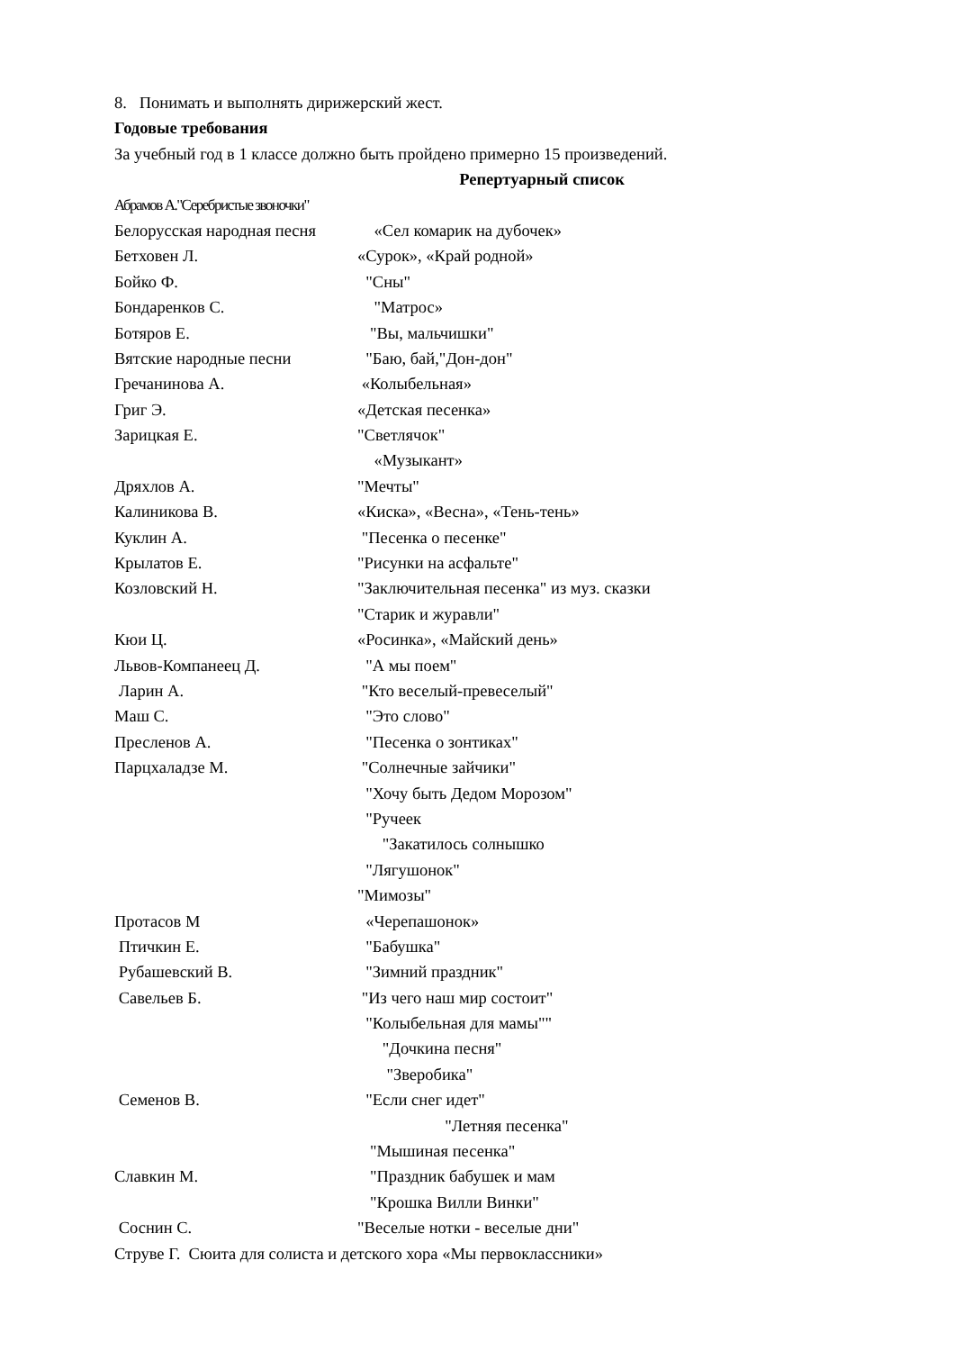8. Понимать и выполнять дирижерский жест.
Годовые требования
За учебный год в 1 классе должно быть пройдено примерно 15 произведений.
Репертуарный список
Абрамов А."Серебристые звоночки"
Белорусская народная песня «Сел комарик на дубочек»
Бетховен Л. «Сурок», «Край родной»
Бойко Ф. "Сны"
Бондаренков С. "Матрос»
Ботяров Е. "Вы, мальчишки"
Вятские народные песни "Баю, бай,"Дон-дон"
Гречанинова А. «Колыбельная»
Григ Э. «Детская песенка»
Зарицкая Е. "Светлячок"
«Музыкант»
Дряхлов А. "Мечты"
Калиникова В. «Киска», «Весна», «Тень-тень»
Куклин А. "Песенка о песенке"
Крылатов Е. "Рисунки на асфальте"
Козловский Н. "Заключительная песенка" из муз. сказки
"Старик и журавли"
Кюи Ц. «Росинка», «Майский день»
Львов-Компанеец Д. "А мы поем"
Ларин А. "Кто веселый-превеселый"
Маш С. "Это слово"
Пресленов А. "Песенка о зонтиках"
Парцхаладзе М. "Солнечные зайчики"
"Хочу быть Дедом Морозом"
"Ручеек
"Закатилось солнышко
"Лягушонок"
"Мимозы"
Протасов М «Черепашонок»
Птичкин Е. "Бабушка"
Рубашевский В. "Зимний праздник"
Савельев Б. "Из чего наш мир состоит"
"Колыбельная для мамы""
"Дочкина песня"
"Зверобика"
Семенов В. "Если снег идет"
"Летняя песенка"
"Мышиная песенка"
Славкин М. "Праздник бабушек и мам
"Крошка Вилли Винки"
Соснин С. "Веселые нотки - веселые дни"
Струве Г. Сюита для солиста и детского хора «Мы первоклассники»